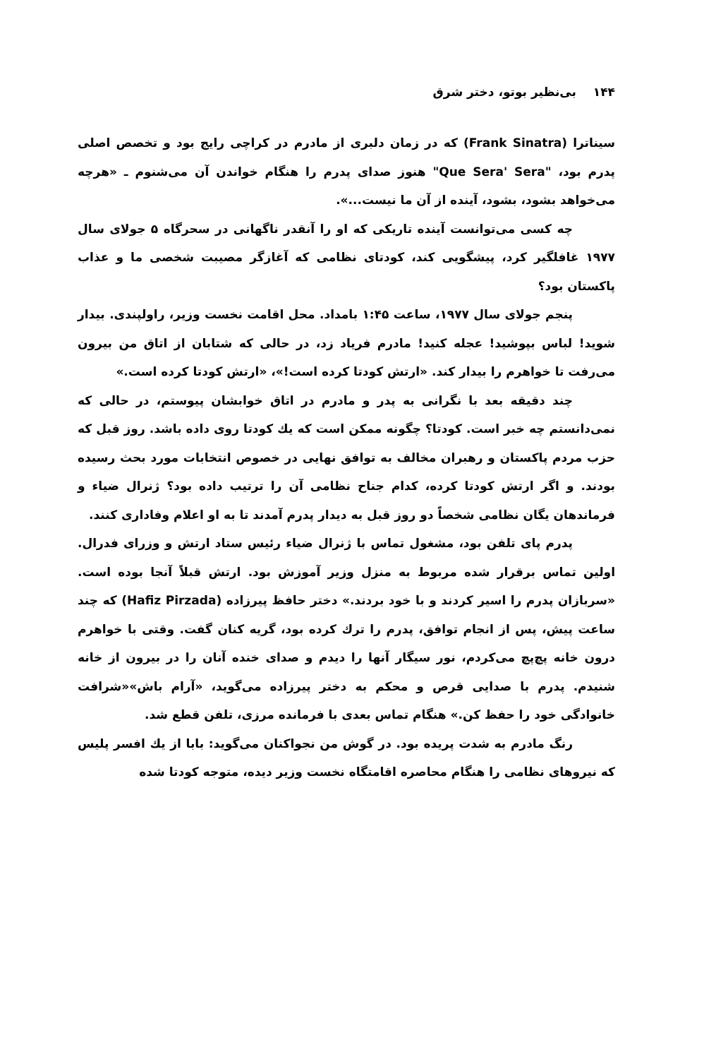۱۴۴ بی‌نظیر بوتو، دختر شرق
سیناترا (Frank Sinatra) که در زمان دلبری از مادرم در کراچی رایج بود و تخصص اصلی پدرم بود، "Que Sera' Sera" هنوز صدای پدرم را هنگام خواندن آن می‌شنوم ـ «هرچه می‌خواهد بشود، بشود، آینده از آن ما نیست...».
چه کسی می‌توانست آینده تاریکی که او را آنقدر ناگهانی در سحرگاه ۵ جولای سال ۱۹۷۷ غافلگیر کرد، پیشگویی کند، کودتای نظامی که آغازگر مصیبت شخصی ما و عذاب پاکستان بود؟
پنجم جولای سال ۱۹۷۷، ساعت ۱:۴۵ بامداد. محل اقامت نخست وزیر، راولپندی. بیدار شوید! لباس بپوشید! عجله کنید! مادرم فریاد زد، در حالی که شتابان از اتاق من بیرون می‌رفت تا خواهرم را بیدار کند. «ارتش کودتا کرده است!»، «ارتش کودتا کرده است.»
چند دقیقه بعد با نگرانی به پدر و مادرم در اتاق خوابشان پیوستم، در حالی که نمی‌دانستم چه خبر است. کودتا؟ چگونه ممکن است که یك کودتا روی داده باشد. روز قبل که حزب مردم پاکستان و رهبران مخالف به توافق نهایی در خصوص انتخابات مورد بحث رسیده بودند. و اگر ارتش کودتا کرده، کدام جناح نظامی آن را ترتیب داده بود؟ ژنرال ضیاء و فرماندهان یگان نظامی شخصاً دو روز قبل به دیدار پدرم آمدند تا به او اعلام وفاداری کنند.
پدرم پای تلفن بود، مشغول تماس با ژنرال ضیاء رئیس ستاد ارتش و وزرای فدرال. اولین تماس برقرار شده مربوط به منزل وزیر آموزش بود. ارتش قبلاً آنجا بوده است. «سربازان پدرم را اسیر کردند و با خود بردند.» دختر حافظ پیرزاده (Hafiz Pirzada) که چند ساعت پیش، پس از انجام توافق، پدرم را ترك کرده بود، گریه کنان گفت. وقتی با خواهرم درون خانه پچ‌پچ می‌کردم، نور سیگار آنها را دیدم و صدای خنده آنان را در بیرون از خانه شنیدم. پدرم با صدایی قرص و محکم به دختر پیرزاده می‌گوید، «آرام باش»«شرافت خانوادگی خود را حفظ کن.» هنگام تماس بعدی با فرمانده مرزی، تلفن قطع شد.
رنگ مادرم به شدت پریده بود. در گوش من نجواکنان می‌گوید: بابا از یك افسر پلیس که نیروهای نظامی را هنگام محاصره اقامتگاه نخست وزیر دیده، متوجه کودتا شده